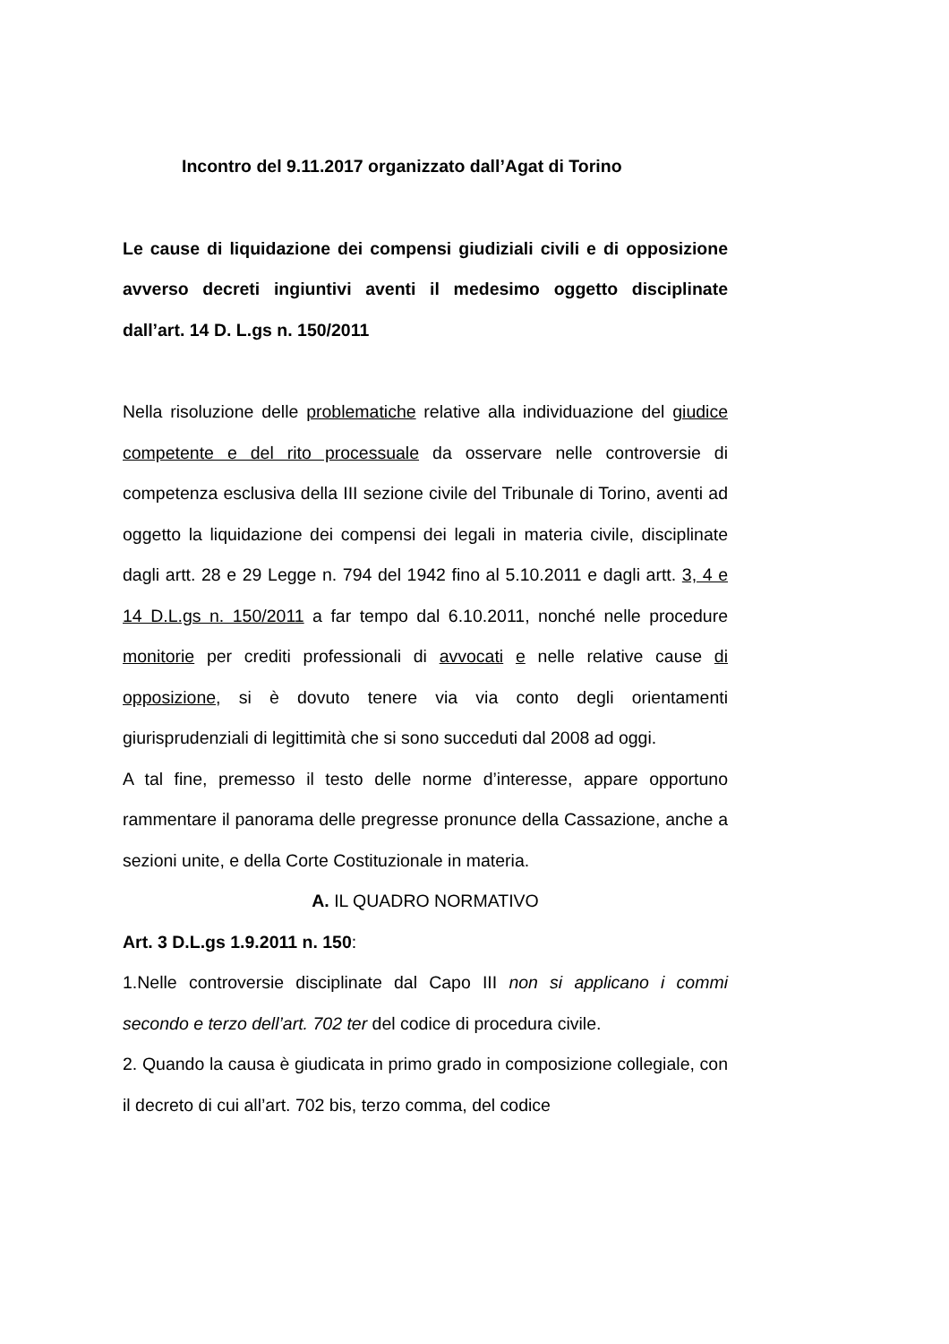Incontro del 9.11.2017 organizzato dall’Agat di Torino
Le cause di liquidazione dei compensi giudiziali civili e di opposizione avverso decreti ingiuntivi aventi il medesimo oggetto disciplinate dall’art. 14 D. L.gs n. 150/2011
Nella risoluzione delle problematiche relative alla individuazione del giudice competente e del rito processuale da osservare nelle controversie di competenza esclusiva della III sezione civile del Tribunale di Torino, aventi ad oggetto la liquidazione dei compensi dei legali in materia civile, disciplinate dagli artt. 28 e 29 Legge n. 794 del 1942 fino al 5.10.2011 e dagli artt. 3, 4 e 14 D.L.gs n. 150/2011 a far tempo dal 6.10.2011, nonché nelle procedure monitorie per crediti professionali di avvocati e nelle relative cause di opposizione, si è dovuto tenere via via conto degli orientamenti giurisprudenziali di legittimità che si sono succeduti dal 2008 ad oggi.
A tal fine, premesso il testo delle norme d’interesse, appare opportuno rammentare il panorama delle pregresse pronunce della Cassazione, anche a sezioni unite, e della Corte Costituzionale in materia.
A. IL QUADRO NORMATIVO
Art. 3 D.L.gs 1.9.2011 n. 150:
1.Nelle controversie disciplinate dal Capo III non si applicano i commi secondo e terzo dell’art. 702 ter del codice di procedura civile.
2. Quando la causa è giudicata in primo grado in composizione collegiale, con il decreto di cui all’art. 702 bis, terzo comma, del codice